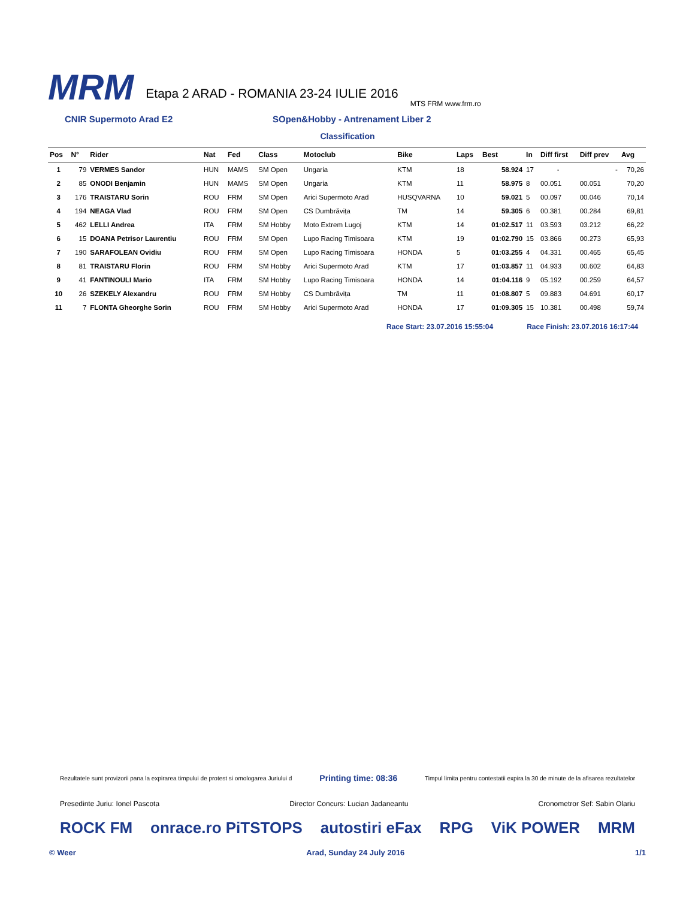MRM
Etapa 2 ARAD - ROMANIA 23-24 IULIE 2016
MTS FRM www.frm.ro
CNIR Supermoto Arad E2 SOpen&Hobby - Antrenament Liber 2
Classification
| Pos | N° | Rider | Nat | Fed | Class | Motoclub | Bike | Laps | Best | In | Diff first | Diff prev | Avg |
| --- | --- | --- | --- | --- | --- | --- | --- | --- | --- | --- | --- | --- | --- |
| 1 | 79 | VERMES Sandor | HUN | MAMS | SM Open | Ungaria | KTM | 18 | 58.924 | 17 | - | - | 70,26 |
| 2 | 85 | ONODI Benjamin | HUN | MAMS | SM Open | Ungaria | KTM | 11 | 58.975 | 8 | 00.051 | 00.051 | 70,20 |
| 3 | 176 | TRAISTARU Sorin | ROU | FRM | SM Open | Arici Supermoto Arad | HUSQVARNA | 10 | 59.021 | 5 | 00.097 | 00.046 | 70,14 |
| 4 | 194 | NEAGA Vlad | ROU | FRM | SM Open | CS Dumbrăvița | TM | 14 | 59.305 | 6 | 00.381 | 00.284 | 69,81 |
| 5 | 462 | LELLI Andrea | ITA | FRM | SM Hobby | Moto Extrem Lugoj | KTM | 14 | 01:02.517 | 11 | 03.593 | 03.212 | 66,22 |
| 6 | 15 | DOANA Petrisor Laurentiu | ROU | FRM | SM Open | Lupo Racing Timisoara | KTM | 19 | 01:02.790 | 15 | 03.866 | 00.273 | 65,93 |
| 7 | 190 | SARAFOLEAN Ovidiu | ROU | FRM | SM Open | Lupo Racing Timisoara | HONDA | 5 | 01:03.255 | 4 | 04.331 | 00.465 | 65,45 |
| 8 | 81 | TRAISTARU Florin | ROU | FRM | SM Hobby | Arici Supermoto Arad | KTM | 17 | 01:03.857 | 11 | 04.933 | 00.602 | 64,83 |
| 9 | 41 | FANTINOULI Mario | ITA | FRM | SM Hobby | Lupo Racing Timisoara | HONDA | 14 | 01:04.116 | 9 | 05.192 | 00.259 | 64,57 |
| 10 | 26 | SZEKELY Alexandru | ROU | FRM | SM Hobby | CS Dumbrăvița | TM | 11 | 01:08.807 | 5 | 09.883 | 04.691 | 60,17 |
| 11 | 7 | FLONTA Gheorghe Sorin | ROU | FRM | SM Hobby | Arici Supermoto Arad | HONDA | 17 | 01:09.305 | 15 | 10.381 | 00.498 | 59,74 |
Race Start: 23.07.2016 15:55:04
Race Finish: 23.07.2016 16:17:44
Rezultatele sunt provizorii pana la expirarea timpului de protest si omologarea Juriului d Printing time: 08:36 Timpul limita pentru contestatii expira la 30 de minute de la afisarea rezultatelor
Presedinte Juriu: Ionel Pascota Director Concurs: Lucian Jadaneantu Cronometror Sef: Sabin Olariu
ROCK FM onrace.ro PiTSTOPS autostiri eFax RPG ViK POWER MRM
© Weer Arad, Sunday 24 July 2016 1/1